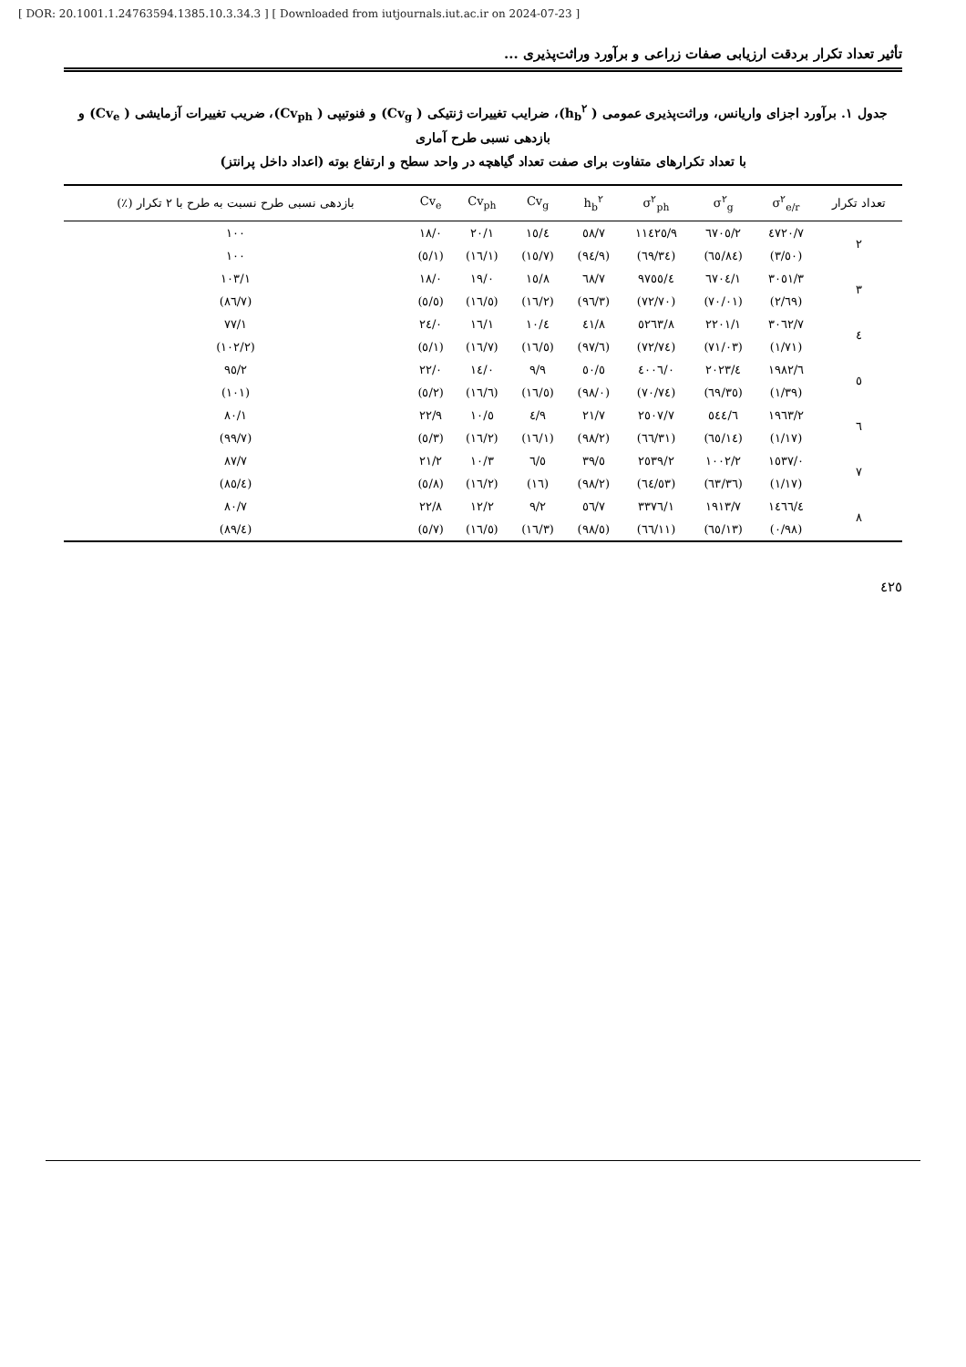[ DOR: 20.1001.1.24763594.1385.10.3.34.3 ] [ Downloaded from iutjournals.iut.ac.ir on 2024-07-23 ]
تأثیر تعداد تکرار بردقت ارزیابی صفات زراعی و برآورد وراثت‌پذیری ...
جدول ۱. برآورد اجزای واریانس، وراثت‌پذیری عمومی ( h<sub>b</sub><sup>۲</sup>)، ضرایب تغییرات ژنتیکی ( Cv<sub>g</sub>) و فنوتیپی ( Cv<sub>ph</sub>)، ضریب تغییرات آزمایشی ( Cv<sub>e</sub>) و بازدهی نسبی طرح آماری
با تعداد تکرارهای متفاوت برای صفت تعداد گیاهچه در واحد سطح و ارتفاع بوته (اعداد داخل پرانتز)
| تعداد تکرار | σ<sup>۲</sup><sub>e/r</sub> | σ<sup>۲</sup><sub>g</sub> | σ<sup>۲</sup><sub>ph</sub> | h<sub>b</sub><sup>۲</sup> | Cv<sub>g</sub> | Cv<sub>ph</sub> | Cv<sub>e</sub> | بازدهی نسبی طرح نسبت به طرح با ۲ تکرار (٪) |
| --- | --- | --- | --- | --- | --- | --- | --- | --- |
| ۲ | ٤٧٢٠/٧ | ٦٧٠٥/٢ | ١١٤٢٥/٩ | ٥٨/٧ | ١٥/٤ | ٢٠/١ | ١٨/٠ | ١٠٠ |
| | (٣/٥٠) | (٦٥/٨٤) | (٦٩/٣٤) | (٩٤/٩) | (١٥/٧) | (١٦/١) | (٥/١) | ١٠٠ |
| ۳ | ٣٠٥١/٣ | ٦٧٠٤/١ | ٩٧٥٥/٤ | ٦٨/٧ | ١٥/٨ | ١٩/٠ | ١٨/٠ | ١٠٣/١ |
| | (٢/٦٩) | (٧٠/٠١) | (٧٢/٧٠) | (٩٦/٣) | (١٦/٢) | (١٦/٥) | (٥/٥) | (٨٦/٧) |
| ٤ | ٣٠٦٢/٧ | ٢٢٠١/١ | ٥٢٦٣/٨ | ٤١/٨ | ١٠/٤ | ١٦/١ | ٢٤/٠ | ٧٧/١ |
| | (١/٧١) | (٧١/٠٣) | (٧٢/٧٤) | (٩٧/٦) | (١٦/٥) | (١٦/٧) | (٥/١) | (١٠٢/٢) |
| ٥ | ١٩٨٢/٦ | ٢٠٢٣/٤ | ٤٠٠٦/٠ | ٥٠/٥ | ٩/٩ | ١٤/٠ | ٢٢/٠ | ٩٥/٢ |
| | (١/٣٩) | (٦٩/٣٥) | (٧٠/٧٤) | (٩٨/٠) | (١٦/٥) | (١٦/٦) | (٥/٢) | (١٠١) |
| ٦ | ١٩٦٣/٢ | ٥٤٤/٦ | ٢٥٠٧/٧ | ٢١/٧ | ٤/٩ | ١٠/٥ | ٢٢/٩ | ٨٠/١ |
| | (١/١٧) | (٦٥/١٤) | (٦٦/٣١) | (٩٨/٢) | (١٦/١) | (١٦/٢) | (٥/٣) | (٩٩/٧) |
| ٧ | ١٥٣٧/٠ | ١٠٠٢/٢ | ٢٥٣٩/٢ | ٣٩/٥ | ٦/٥ | ١٠/٣ | ٢١/٢ | ٨٧/٧ |
| | (١/١٧) | (٦٣/٣٦) | (٦٤/٥٣) | (٩٨/٢) | (١٦) | (١٦/٢) | (٥/٨) | (٨٥/٤) |
| ٨ | ١٤٦٦/٤ | ١٩١٣/٧ | ٣٣٧٦/١ | ٥٦/٧ | ٩/٢ | ١٢/٢ | ٢٢/٨ | ٨٠/٧ |
| | (٠/٩٨) | (٦٥/١٣) | (٦٦/١١) | (٩٨/٥) | (١٦/٣) | (١٦/٥) | (٥/٧) | (٨٩/٤) |
٤٢٥